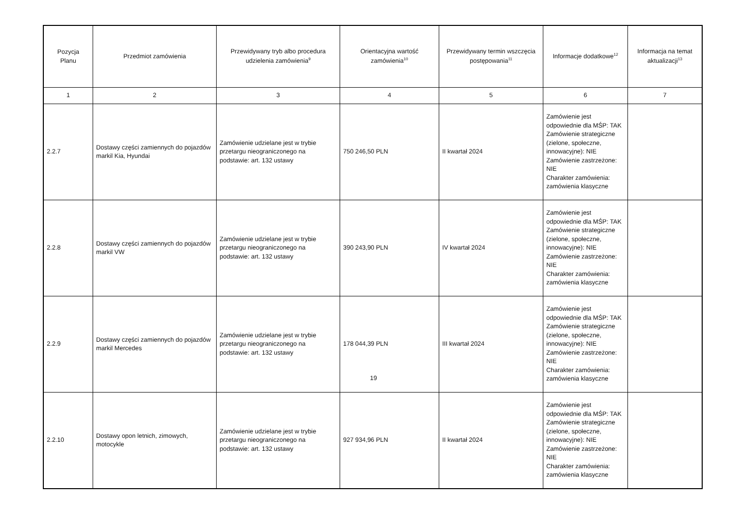| Pozycja Planu | Przedmiot zamówienia | Przewidywany tryb albo procedura udzielenia zamówienia<sup>9</sup> | Orientacyjna wartość zamówienia<sup>10</sup> | Przewidywany termin wszczęcia postępowania<sup>11</sup> | Informacje dodatkowe<sup>12</sup> | Informacja na temat aktualizacji<sup>13</sup> |
| --- | --- | --- | --- | --- | --- | --- |
| 1 | 2 | 3 | 4 | 5 | 6 | 7 |
| 2.2.7 | Dostawy części zamiennych do pojazdów markil Kia, Hyundai | Zamówienie udzielane jest w trybie przetargu nieograniczonego na podstawie: art. 132 ustawy | 750 246,50 PLN | II kwartał 2024 | Zamówienie jest odpowiednie dla MŚP: TAK Zamówienie strategiczne (zielone, społeczne, innowacyjne): NIE Zamówienie zastrzeżone: NIE Charakter zamówienia: zamówienia klasyczne | |
| 2.2.8 | Dostawy części zamiennych do pojazdów markil VW | Zamówienie udzielane jest w trybie przetargu nieograniczonego na podstawie: art. 132 ustawy | 390 243,90 PLN | IV kwartał 2024 | Zamówienie jest odpowiednie dla MŚP: TAK Zamówienie strategiczne (zielone, społeczne, innowacyjne): NIE Zamówienie zastrzeżone: NIE Charakter zamówienia: zamówienia klasyczne | |
| 2.2.9 | Dostawy części zamiennych do pojazdów markil Mercedes | Zamówienie udzielane jest w trybie przetargu nieograniczonego na podstawie: art. 132 ustawy | 178 044,39 PLN | III kwartał 2024 | Zamówienie jest odpowiednie dla MŚP: TAK Zamówienie strategiczne (zielone, społeczne, innowacyjne): NIE Zamówienie zastrzeżone: NIE Charakter zamówienia: zamówienia klasyczne | |
| 2.2.10 | Dostawy opon letnich, zimowych, motocykle | Zamówienie udzielane jest w trybie przetargu nieograniczonego na podstawie: art. 132 ustawy | 927 934,96 PLN | II kwartał 2024 | Zamówienie jest odpowiednie dla MŚP: TAK Zamówienie strategiczne (zielone, społeczne, innowacyjne): NIE Zamówienie zastrzeżone: NIE Charakter zamówienia: zamówienia klasyczne | |
19